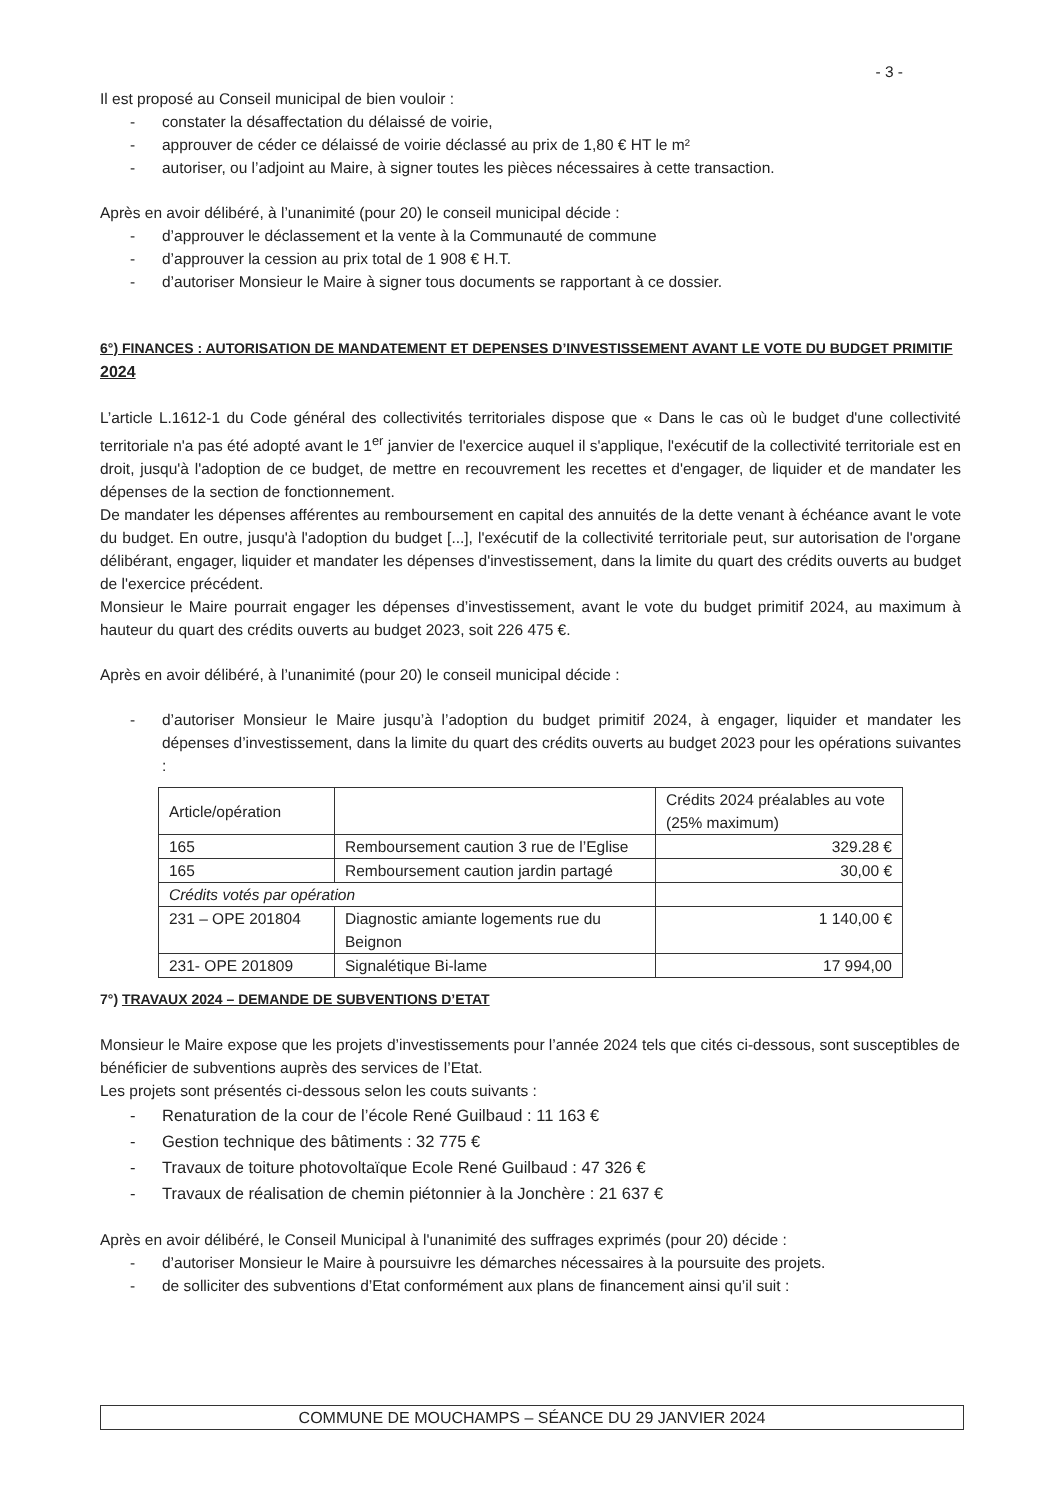- 3 -
Il est proposé au Conseil municipal de bien vouloir :
- constater la désaffectation du délaissé de voirie,
- approuver de céder ce délaissé de voirie déclassé au prix de 1,80 € HT le m²
- autoriser, ou l’adjoint au Maire, à signer toutes les pièces nécessaires à cette transaction.
Après en avoir délibéré, à l’unanimité (pour 20) le conseil municipal décide :
- d’approuver le déclassement et la vente à la Communauté de commune
- d’approuver la cession au prix total de 1 908 € H.T.
- d’autoriser Monsieur le Maire à signer tous documents se rapportant à ce dossier.
6°) FINANCES : AUTORISATION DE MANDATEMENT ET DEPENSES D’INVESTISSEMENT AVANT LE VOTE DU BUDGET PRIMITIF 2024
L’article L.1612-1 du Code général des collectivités territoriales dispose que « Dans le cas où le budget d'une collectivité territoriale n'a pas été adopté avant le 1<sup>er</sup> janvier de l'exercice auquel il s'applique, l'exécutif de la collectivité territoriale est en droit, jusqu'à l'adoption de ce budget, de mettre en recouvrement les recettes et d'engager, de liquider et de mandater les dépenses de la section de fonctionnement.
De mandater les dépenses afférentes au remboursement en capital des annuités de la dette venant à échéance avant le vote du budget. En outre, jusqu'à l'adoption du budget [...], l'exécutif de la collectivité territoriale peut, sur autorisation de l'organe délibérant, engager, liquider et mandater les dépenses d'investissement, dans la limite du quart des crédits ouverts au budget de l'exercice précédent.
Monsieur le Maire pourrait engager les dépenses d’investissement, avant le vote du budget primitif 2024, au maximum à hauteur du quart des crédits ouverts au budget 2023, soit 226 475 €.
Après en avoir délibéré, à l’unanimité (pour 20) le conseil municipal décide :
- d’autoriser Monsieur le Maire jusqu’à l’adoption du budget primitif 2024, à engager, liquider et mandater les dépenses d’investissement, dans la limite du quart des crédits ouverts au budget 2023 pour les opérations suivantes :
| Article/opération | | Crédits 2024 préalables au vote (25% maximum) |
| 165 | Remboursement caution 3 rue de l’Eglise | 329.28 € |
| 165 | Remboursement caution jardin partagé | 30,00 € |
| Crédits votés par opération | | |
| 231 – OPE 201804 | Diagnostic amiante logements rue du Beignon | 1 140,00 € |
| 231- OPE 201809 | Signalétique Bi-lame | 17 994,00 |
7°) TRAVAUX 2024 – DEMANDE DE SUBVENTIONS D’ETAT
Monsieur le Maire expose que les projets d’investissements pour l’année 2024 tels que cités ci-dessous, sont susceptibles de bénéficier de subventions auprès des services de l’Etat.
Les projets sont présentés ci-dessous selon les couts suivants :
- Renaturation de la cour de l’école René Guilbaud : 11 163 €
- Gestion technique des bâtiments : 32 775 €
- Travaux de toiture photovoltaïque Ecole René Guilbaud : 47 326 €
- Travaux de réalisation de chemin piétonnier à la Jonchère : 21 637 €
Après en avoir délibéré, le Conseil Municipal à l'unanimité des suffrages exprimés (pour 20) décide :
- d’autoriser Monsieur le Maire à poursuivre les démarches nécessaires à la poursuite des projets.
- de solliciter des subventions d’Etat conformément aux plans de financement ainsi qu’il suit :
COMMUNE DE MOUCHAMPS – SÉANCE DU 29 JANVIER 2024